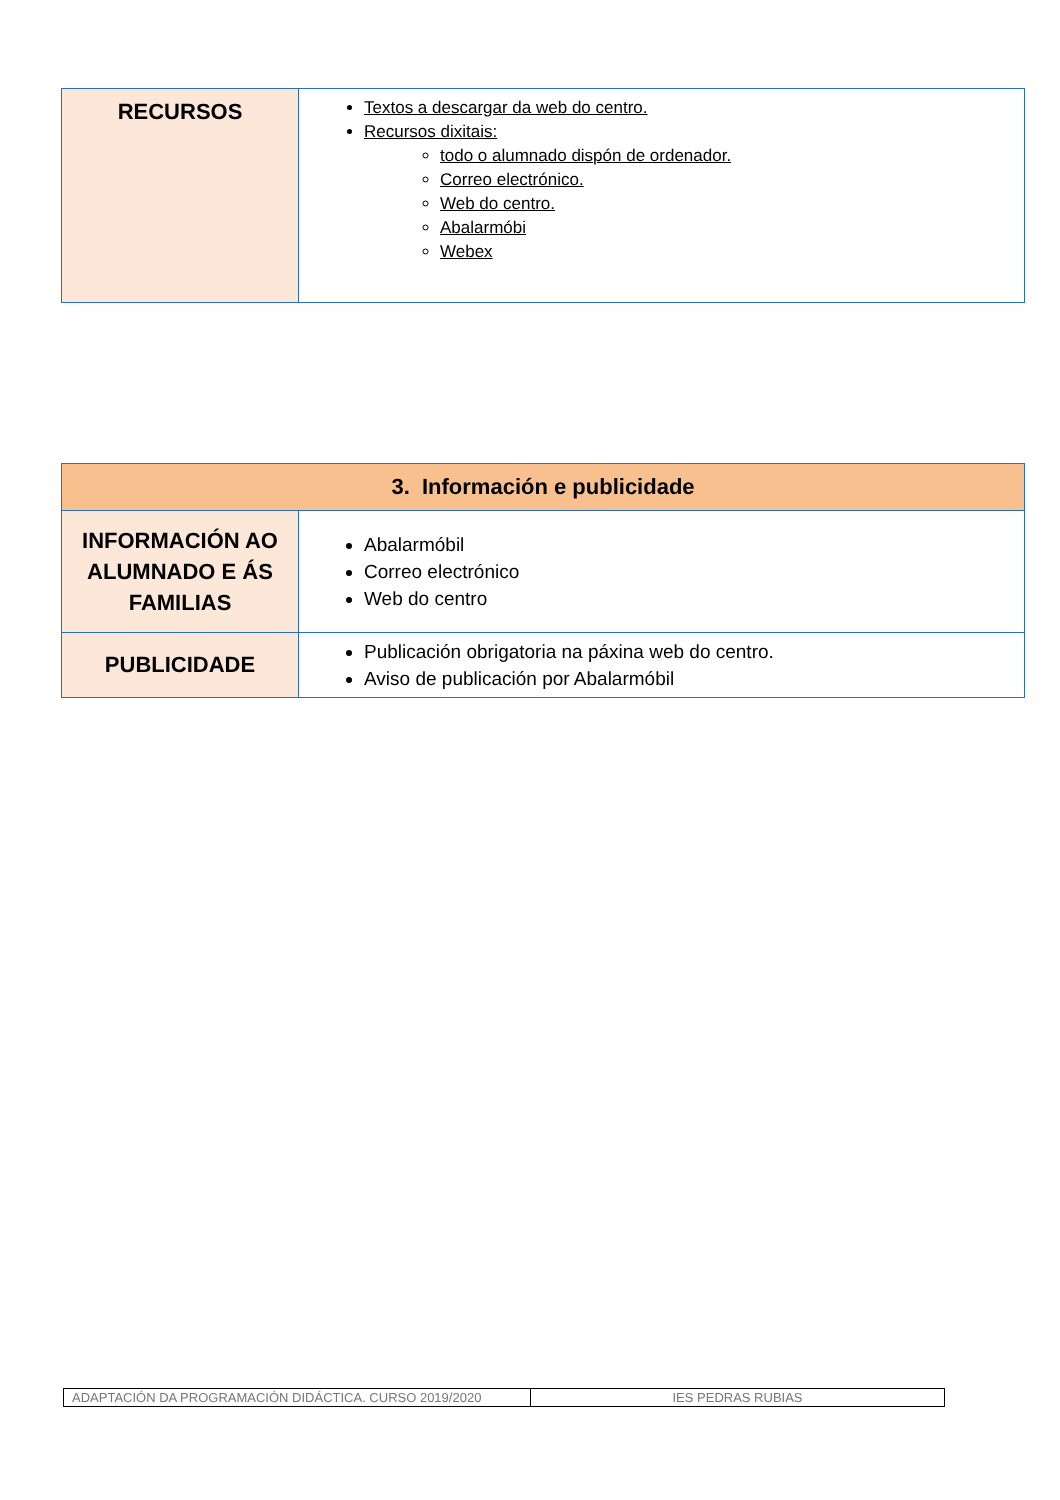| RECURSOS | Textos a descargar da web do centro. Recursos dixitais: todo o alumnado dispón de ordenador. Correo electrónico. Web do centro. Abalarmóbi Webex |
| 3. Información e publicidade | |
| --- | --- |
| INFORMACIÓN AO ALUMNADO E ÁS FAMILIAS | Abalarmóbil Correo electrónico Web do centro |
| PUBLICIDADE | Publicación obrigatoria na páxina web do centro. Aviso de publicación por Abalarmóbil |
| ADAPTACIÓN DA PROGRAMACIÓN DIDÁCTICA. CURSO 2019/2020 | IES PEDRAS RUBIAS |